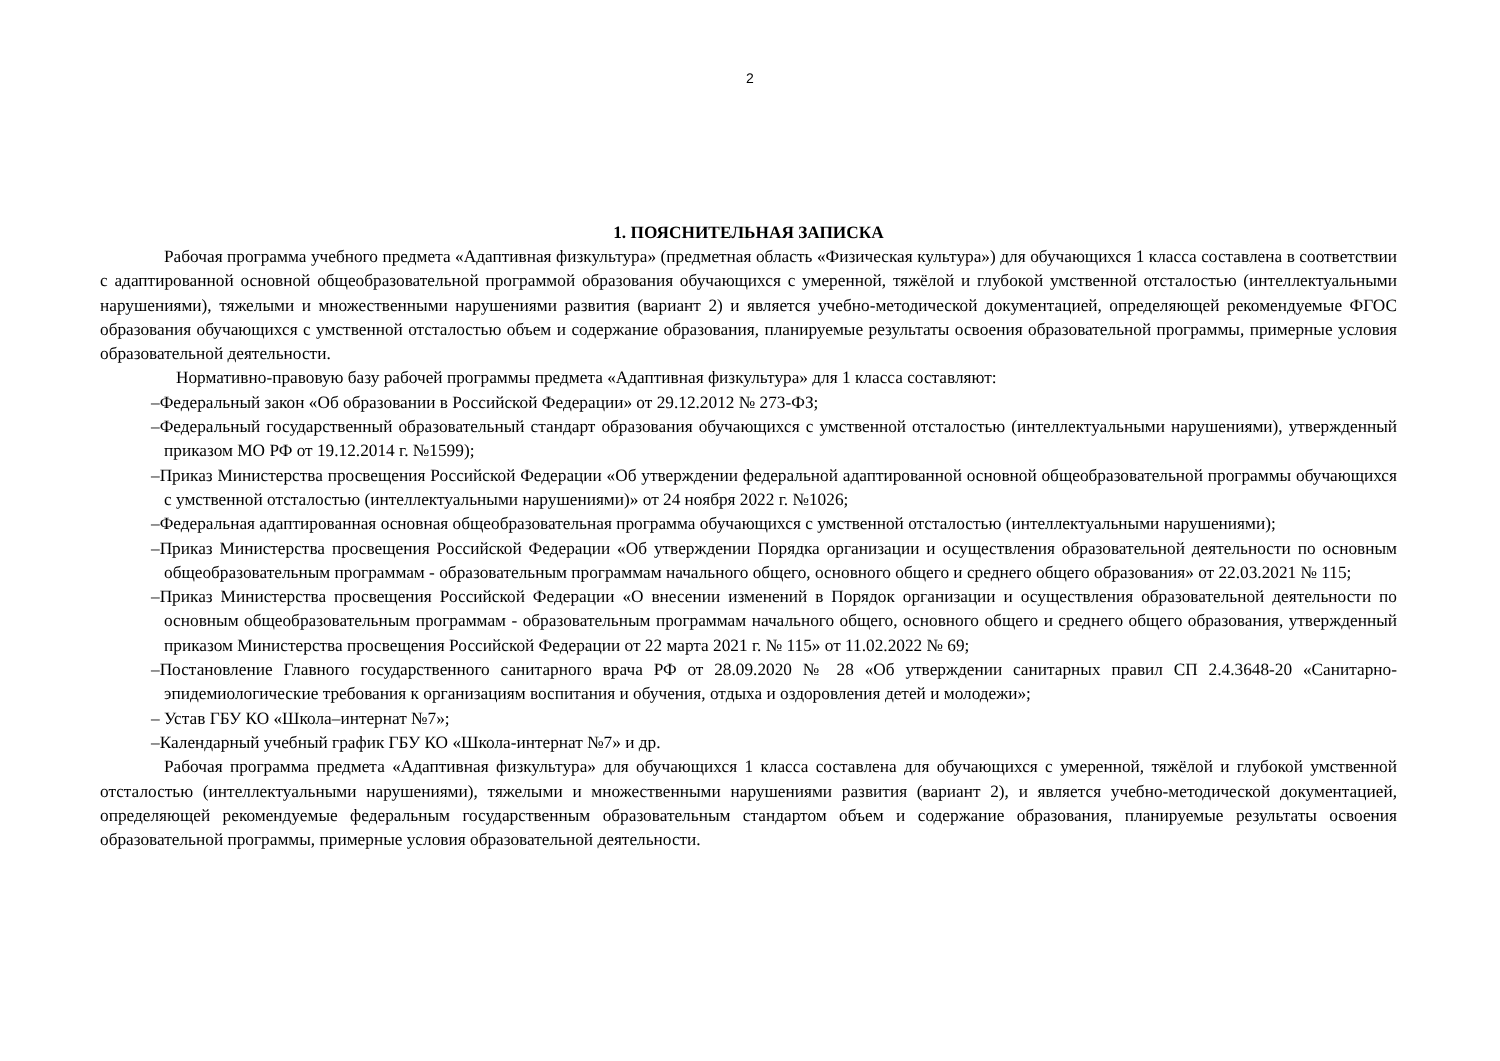2
1. ПОЯСНИТЕЛЬНАЯ ЗАПИСКА
Рабочая программа учебного предмета «Адаптивная физкультура» (предметная область «Физическая культура») для обучающихся 1 класса составлена в соответствии с адаптированной основной общеобразовательной программой образования обучающихся с умеренной, тяжёлой и глубокой умственной отсталостью (интеллектуальными нарушениями), тяжелыми и множественными нарушениями развития (вариант 2) и является учебно-методической документацией, определяющей рекомендуемые ФГОС образования обучающихся с умственной отсталостью объем и содержание образования, планируемые результаты освоения образовательной программы, примерные условия образовательной деятельности.
Нормативно-правовую базу рабочей программы предмета «Адаптивная физкультура» для 1 класса составляют:
–Федеральный закон «Об образовании в Российской Федерации» от 29.12.2012 № 273-ФЗ;
–Федеральный государственный образовательный стандарт образования обучающихся с умственной отсталостью (интеллектуальными нарушениями), утвержденный приказом МО РФ от 19.12.2014 г. №1599);
–Приказ Министерства просвещения Российской Федерации «Об утверждении федеральной адаптированной основной общеобразовательной программы обучающихся с умственной отсталостью (интеллектуальными нарушениями)» от 24 ноября 2022 г. №1026;
–Федеральная адаптированная основная общеобразовательная программа обучающихся с умственной отсталостью (интеллектуальными нарушениями);
–Приказ Министерства просвещения Российской Федерации «Об утверждении Порядка организации и осуществления образовательной деятельности по основным общеобразовательным программам - образовательным программам начального общего, основного общего и среднего общего образования» от 22.03.2021 № 115;
–Приказ Министерства просвещения Российской Федерации «О внесении изменений в Порядок организации и осуществления образовательной деятельности по основным общеобразовательным программам - образовательным программам начального общего, основного общего и среднего общего образования, утвержденный приказом Министерства просвещения Российской Федерации от 22 марта 2021 г. № 115» от 11.02.2022 № 69;
–Постановление Главного государственного санитарного врача РФ от 28.09.2020 № 28 «Об утверждении санитарных правил СП 2.4.3648-20 «Санитарно-эпидемиологические требования к организациям воспитания и обучения, отдыха и оздоровления детей и молодежи»;
– Устав ГБУ КО «Школа–интернат №7»;
–Календарный учебный график ГБУ КО «Школа-интернат №7» и др.
Рабочая программа предмета «Адаптивная физкультура» для обучающихся 1 класса составлена для обучающихся с умеренной, тяжёлой и глубокой умственной отсталостью (интеллектуальными нарушениями), тяжелыми и множественными нарушениями развития (вариант 2), и является учебно-методической документацией, определяющей рекомендуемые федеральным государственным образовательным стандартом объем и содержание образования, планируемые результаты освоения образовательной программы, примерные условия образовательной деятельности.